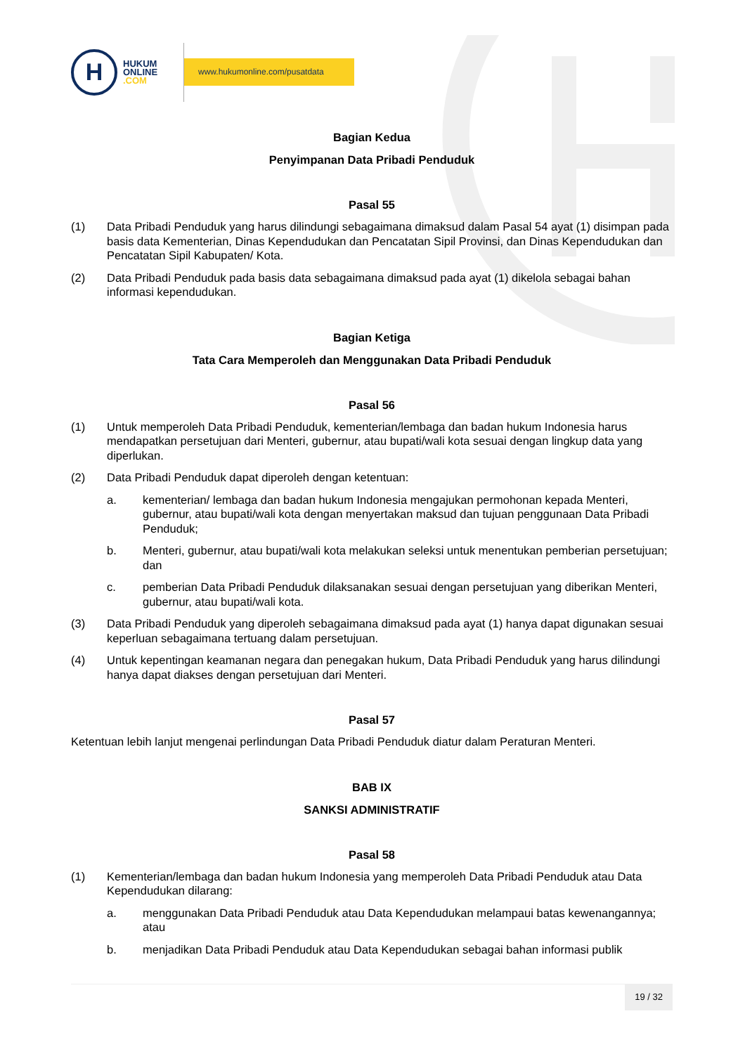H
HUKUM
ONLINE
.COM
www.hukumonline.com/pusatdata
Bagian Kedua
Penyimpanan Data Pribadi Penduduk
Pasal 55
(1) Data Pribadi Penduduk yang harus dilindungi sebagaimana dimaksud dalam Pasal 54 ayat (1) disimpan pada basis data Kementerian, Dinas Kependudukan dan Pencatatan Sipil Provinsi, dan Dinas Kependudukan dan Pencatatan Sipil Kabupaten/ Kota.
(2) Data Pribadi Penduduk pada basis data sebagaimana dimaksud pada ayat (1) dikelola sebagai bahan informasi kependudukan.
Bagian Ketiga
Tata Cara Memperoleh dan Menggunakan Data Pribadi Penduduk
Pasal 56
(1) Untuk memperoleh Data Pribadi Penduduk, kementerian/lembaga dan badan hukum Indonesia harus mendapatkan persetujuan dari Menteri, gubernur, atau bupati/wali kota sesuai dengan lingkup data yang diperlukan.
(2) Data Pribadi Penduduk dapat diperoleh dengan ketentuan:
a. kementerian/ lembaga dan badan hukum Indonesia mengajukan permohonan kepada Menteri, gubernur, atau bupati/wali kota dengan menyertakan maksud dan tujuan penggunaan Data Pribadi Penduduk;
b. Menteri, gubernur, atau bupati/wali kota melakukan seleksi untuk menentukan pemberian persetujuan; dan
c. pemberian Data Pribadi Penduduk dilaksanakan sesuai dengan persetujuan yang diberikan Menteri, gubernur, atau bupati/wali kota.
(3) Data Pribadi Penduduk yang diperoleh sebagaimana dimaksud pada ayat (1) hanya dapat digunakan sesuai keperluan sebagaimana tertuang dalam persetujuan.
(4) Untuk kepentingan keamanan negara dan penegakan hukum, Data Pribadi Penduduk yang harus dilindungi hanya dapat diakses dengan persetujuan dari Menteri.
Pasal 57
Ketentuan lebih lanjut mengenai perlindungan Data Pribadi Penduduk diatur dalam Peraturan Menteri.
BAB IX
SANKSI ADMINISTRATIF
Pasal 58
(1) Kementerian/lembaga dan badan hukum Indonesia yang memperoleh Data Pribadi Penduduk atau Data Kependudukan dilarang:
a. menggunakan Data Pribadi Penduduk atau Data Kependudukan melampaui batas kewenangannya; atau
b. menjadikan Data Pribadi Penduduk atau Data Kependudukan sebagai bahan informasi publik
19 / 32